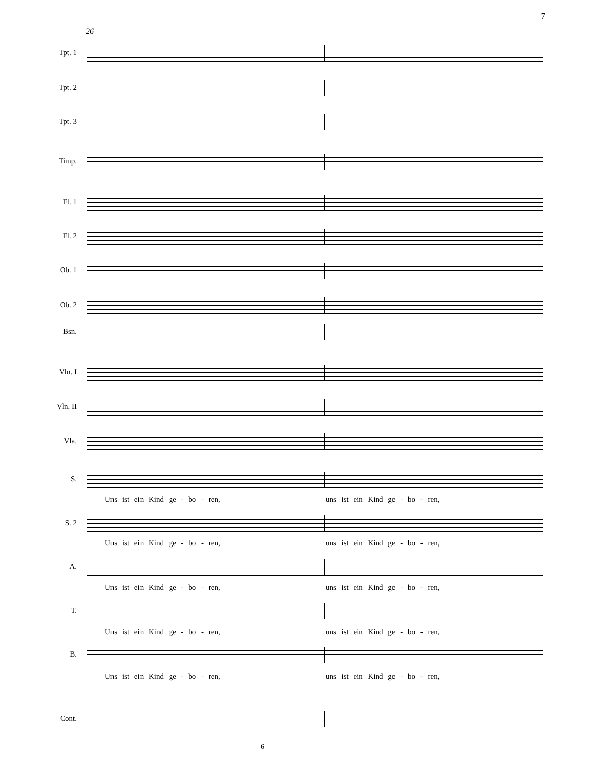7
26
Tpt. 1
Tpt. 2
Tpt. 3
Timp.
Fl. 1
Fl. 2
Ob. 1
Ob. 2
Bsn.
Vln. I
Vln. II
Vla.
S.
Uns ist ein Kind ge - bo - ren, uns ist ein Kind ge - bo - ren,
S. 2
Uns ist ein Kind ge - bo - ren, uns ist ein Kind ge - bo - ren,
A.
Uns ist ein Kind ge - bo - ren, uns ist ein Kind ge - bo - ren,
T.
Uns ist ein Kind ge - bo - ren, uns ist ein Kind ge - bo - ren,
B.
Uns ist ein Kind ge - bo - ren, uns ist ein Kind ge - bo - ren,
Cont.
6